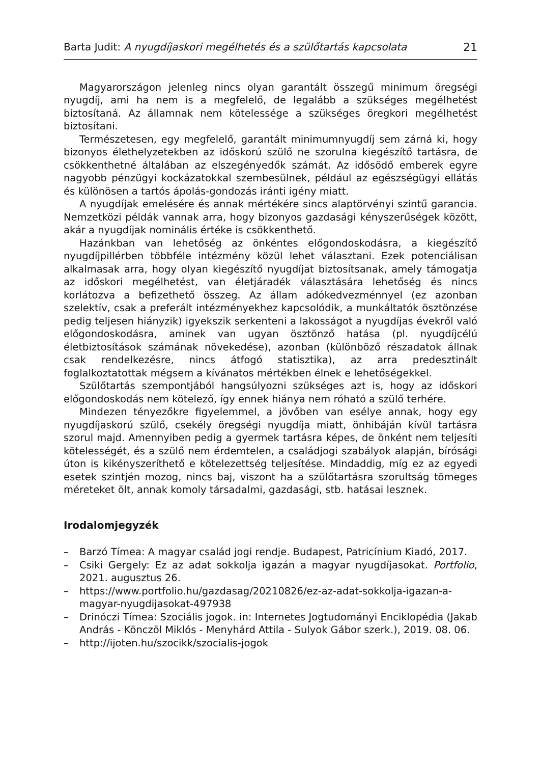Barta Judit: A nyugdíjaskori megélhetés és a szülőtartás kapcsolata
21
Magyarországon jelenleg nincs olyan garantált összegű minimum öregségi nyugdíj, ami ha nem is a megfelelő, de legalább a szükséges megélhetést biztosítaná. Az államnak nem kötelessége a szükséges öregkori megélhetést biztosítani.
Természetesen, egy megfelelő, garantált minimumnyugdíj sem zárná ki, hogy bizonyos élethelyzetekben az időskorú szülő ne szorulna kiegészítő tartásra, de csökkenthetné általában az elszegényedők számát. Az idősödő emberek egyre nagyobb pénzügyi kockázatokkal szembesülnek, például az egészségügyi ellátás és különösen a tartós ápolás-gondozás iránti igény miatt.
A nyugdíjak emelésére és annak mértékére sincs alaptörvényi szintű garancia. Nemzetközi példák vannak arra, hogy bizonyos gazdasági kényszerűségek között, akár a nyugdíjak nominális értéke is csökkenthető.
Hazánkban van lehetőség az önkéntes előgondoskodásra, a kiegészítő nyugdíjpillérben többféle intézmény közül lehet választani. Ezek potenciálisan alkalmasak arra, hogy olyan kiegészítő nyugdíjat biztosítsanak, amely támogatja az időskori megélhetést, van életjáradék választására lehetőség és nincs korlátozva a befizethető összeg. Az állam adókedvezménnyel (ez azonban szelektív, csak a preferált intézményekhez kapcsolódik, a munkáltatók ösztönzése pedig teljesen hiányzik) igyekszik serkenteni a lakosságot a nyugdíjas évekről való előgondoskodásra, aminek van ugyan ösztönző hatása (pl. nyugdíjcélú életbiztosítások számának növekedése), azonban (különböző részadatok állnak csak rendelkezésre, nincs átfogó statisztika), az arra predesztinált foglalkoztatottak mégsem a kívánatos mértékben élnek e lehetőségekkel.
Szülőtartás szempontjából hangsúlyozni szükséges azt is, hogy az időskori előgondoskodás nem kötelező, így ennek hiánya nem róható a szülő terhére.
Mindezen tényezőkre figyelemmel, a jövőben van esélye annak, hogy egy nyugdíjaskorú szülő, csekély öregségi nyugdíja miatt, önhibáján kívül tartásra szorul majd. Amennyiben pedig a gyermek tartásra képes, de önként nem teljesíti kötelességét, és a szülő nem érdemtelen, a családjogi szabályok alapján, bírósági úton is kikényszeríthető e kötelezettség teljesítése. Mindaddig, míg ez az egyedi esetek szintjén mozog, nincs baj, viszont ha a szülőtartásra szorultság tömeges méreteket ölt, annak komoly társadalmi, gazdasági, stb. hatásai lesznek.
Irodalomjegyzék
– Barzó Tímea: A magyar család jogi rendje. Budapest, Patricínium Kiadó, 2017.
– Csiki Gergely: Ez az adat sokkolja igazán a magyar nyugdíjasokat. Portfolio, 2021. augusztus 26.
– https://www.portfolio.hu/gazdasag/20210826/ez-az-adat-sokkolja-igazan-a-magyar-nyugdijasokat-497938
– Drinóczi Tímea: Szociális jogok. in: Internetes Jogtudományi Enciklopédia (Jakab András - Könczöl Miklós - Menyhárd Attila - Sulyok Gábor szerk.), 2019. 08. 06.
– http://ijoten.hu/szocikk/szocialis-jogok